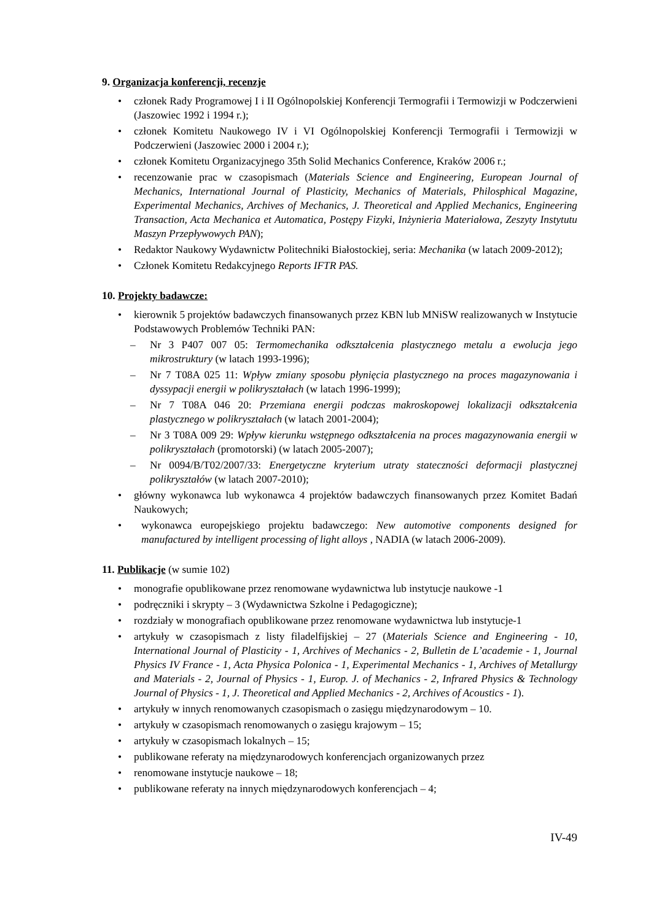9. Organizacja konferencji, recenzje
• członek Rady Programowej I i II Ogólnopolskiej Konferencji Termografii i Termowizji w Podczerwieni (Jaszowiec 1992 i 1994 r.);
• członek Komitetu Naukowego IV i VI Ogólnopolskiej Konferencji Termografii i Termowizji w Podczerwieni (Jaszowiec 2000 i 2004 r.);
• członek Komitetu Organizacyjnego 35th Solid Mechanics Conference, Kraków 2006 r.;
• recenzowanie prac w czasopismach (Materials Science and Engineering, European Journal of Mechanics, International Journal of Plasticity, Mechanics of Materials, Philosphical Magazine, Experimental Mechanics, Archives of Mechanics, J. Theoretical and Applied Mechanics, Engineering Transaction, Acta Mechanica et Automatica, Postępy Fizyki, Inżynieria Materiałowa, Zeszyty Instytutu Maszyn Przepływowych PAN);
• Redaktor Naukowy Wydawnictw Politechniki Białostockiej, seria: Mechanika (w latach 2009-2012);
• Członek Komitetu Redakcyjnego Reports IFTR PAS.
10. Projekty badawcze:
• kierownik 5 projektów badawczych finansowanych przez KBN lub MNiSW realizowanych w Instytucie Podstawowych Problemów Techniki PAN:
– Nr 3 P407 007 05: Termomechanika odkształcenia plastycznego metalu a ewolucja jego mikrostruktury (w latach 1993-1996);
– Nr 7 T08A 025 11: Wpływ zmiany sposobu płynięcia plastycznego na proces magazynowania i dyssypacji energii w polikryształach (w latach 1996-1999);
– Nr 7 T08A 046 20: Przemiana energii podczas makroskopowej lokalizacji odkształcenia plastycznego w polikryształach (w latach 2001-2004);
– Nr 3 T08A 009 29: Wpływ kierunku wstępnego odkształcenia na proces magazynowania energii w polikryształach (promotorski) (w latach 2005-2007);
– Nr 0094/B/T02/2007/33: Energetyczne kryterium utraty stateczności deformacji plastycznej polikryształów (w latach 2007-2010);
• główny wykonawca lub wykonawca 4 projektów badawczych finansowanych przez Komitet Badań Naukowych;
• wykonawca europejskiego projektu badawczego: New automotive components designed for manufactured by intelligent processing of light alloys , NADIA (w latach 2006-2009).
11. Publikacje (w sumie 102)
• monografie opublikowane przez renomowane wydawnictwa lub instytucje naukowe -1
• podręczniki i skrypty – 3 (Wydawnictwa Szkolne i Pedagogiczne);
• rozdziały w monografiach opublikowane przez renomowane wydawnictwa lub instytucje-1
• artykuły w czasopismach z listy filadelfijskiej – 27 (Materials Science and Engineering - 10, International Journal of Plasticity - 1, Archives of Mechanics - 2, Bulletin de L’academie - 1, Journal Physics IV France - 1, Acta Physica Polonica - 1, Experimental Mechanics - 1, Archives of Metallurgy and Materials - 2, Journal of Physics - 1, Europ. J. of Mechanics - 2, Infrared Physics & Technology Journal of Physics - 1, J. Theoretical and Applied Mechanics - 2, Archives of Acoustics - 1).
• artykuły w innych renomowanych czasopismach o zasięgu międzynarodowym – 10.
• artykuły w czasopismach renomowanych o zasięgu krajowym – 15;
• artykuły w czasopismach lokalnych – 15;
• publikowane referaty na międzynarodowych konferencjach organizowanych przez
• renomowane instytucje naukowe – 18;
• publikowane referaty na innych międzynarodowych konferencjach – 4;
IV-49